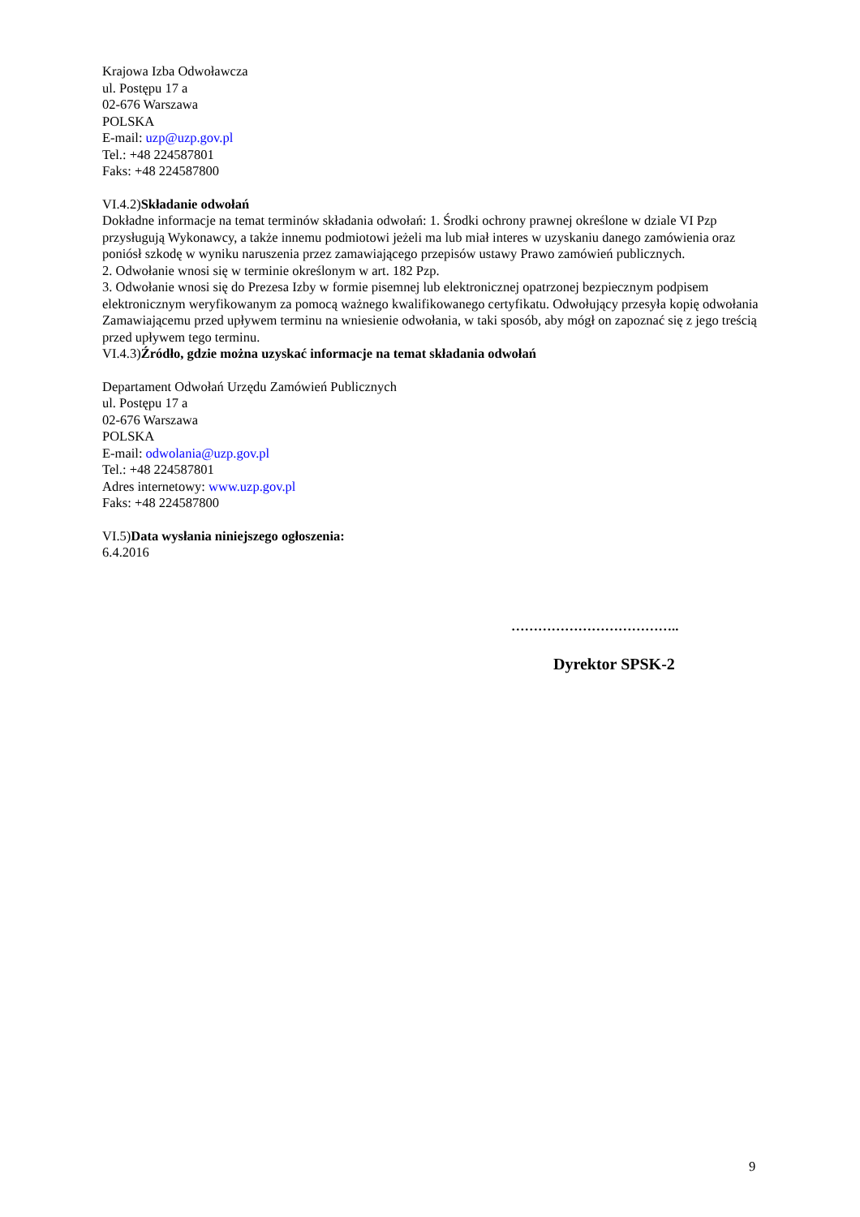Krajowa Izba Odwoławcza
ul. Postępu 17 a
02-676 Warszawa
POLSKA
E-mail: uzp@uzp.gov.pl
Tel.: +48 224587801
Faks: +48 224587800
VI.4.2)Składanie odwołań
Dokładne informacje na temat terminów składania odwołań: 1. Środki ochrony prawnej określone w dziale VI Pzp przysługują Wykonawcy, a także innemu podmiotowi jeżeli ma lub miał interes w uzyskaniu danego zamówienia oraz poniósł szkodę w wyniku naruszenia przez zamawiającego przepisów ustawy Prawo zamówień publicznych.
2. Odwołanie wnosi się w terminie określonym w art. 182 Pzp.
3. Odwołanie wnosi się do Prezesa Izby w formie pisemnej lub elektronicznej opatrzonej bezpiecznym podpisem elektronicznym weryfikowanym za pomocą ważnego kwalifikowanego certyfikatu. Odwołujący przesyła kopię odwołania Zamawiającemu przed upływem terminu na wniesienie odwołania, w taki sposób, aby mógł on zapoznać się z jego treścią przed upływem tego terminu.
VI.4.3)Źródło, gdzie można uzyskać informacje na temat składania odwołań
Departament Odwołań Urzędu Zamówień Publicznych
ul. Postępu 17 a
02-676 Warszawa
POLSKA
E-mail: odwolania@uzp.gov.pl
Tel.: +48 224587801
Adres internetowy: www.uzp.gov.pl
Faks: +48 224587800
VI.5)Data wysłania niniejszego ogłoszenia:
6.4.2016
………………………………..
Dyrektor SPSK-2
9